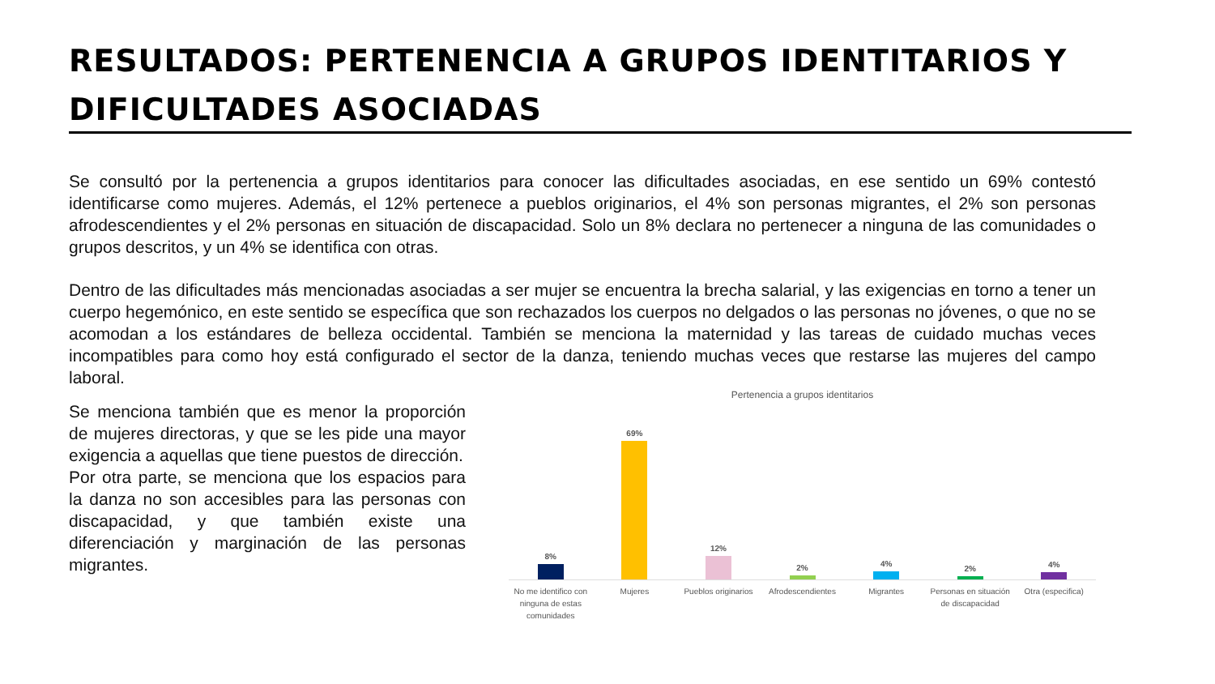RESULTADOS: PERTENENCIA A GRUPOS IDENTITARIOS Y DIFICULTADES ASOCIADAS
Se consultó por la pertenencia a grupos identitarios para conocer las dificultades asociadas, en ese sentido un 69% contestó identificarse como mujeres. Además, el 12% pertenece a pueblos originarios, el 4% son personas migrantes, el 2% son personas afrodescendientes y el 2% personas en situación de discapacidad. Solo un 8% declara no pertenecer a ninguna de las comunidades o grupos descritos, y un 4% se identifica con otras.
Dentro de las dificultades más mencionadas asociadas a ser mujer se encuentra la brecha salarial, y las exigencias en torno a tener un cuerpo hegemónico, en este sentido se específica que son rechazados los cuerpos no delgados o las personas no jóvenes, o que no se acomodan a los estándares de belleza occidental. También se menciona la maternidad y las tareas de cuidado muchas veces incompatibles para como hoy está configurado el sector de la danza, teniendo muchas veces que restarse las mujeres del campo laboral.
Se menciona también que es menor la proporción de mujeres directoras, y que se les pide una mayor exigencia a aquellas que tiene puestos de dirección.
Por otra parte, se menciona que los espacios para la danza no son accesibles para las personas con discapacidad, y que también existe una diferenciación y marginación de las personas migrantes.
Pertenencia a grupos identitarios
8% 69% 12% 2% 4% 2% 4%
No me identifico con ninguna de estas comunidades
Mujeres Pueblos originarios Afrodescendientes Migrantes Personas en situación de discapacidad
Otra (especifica)